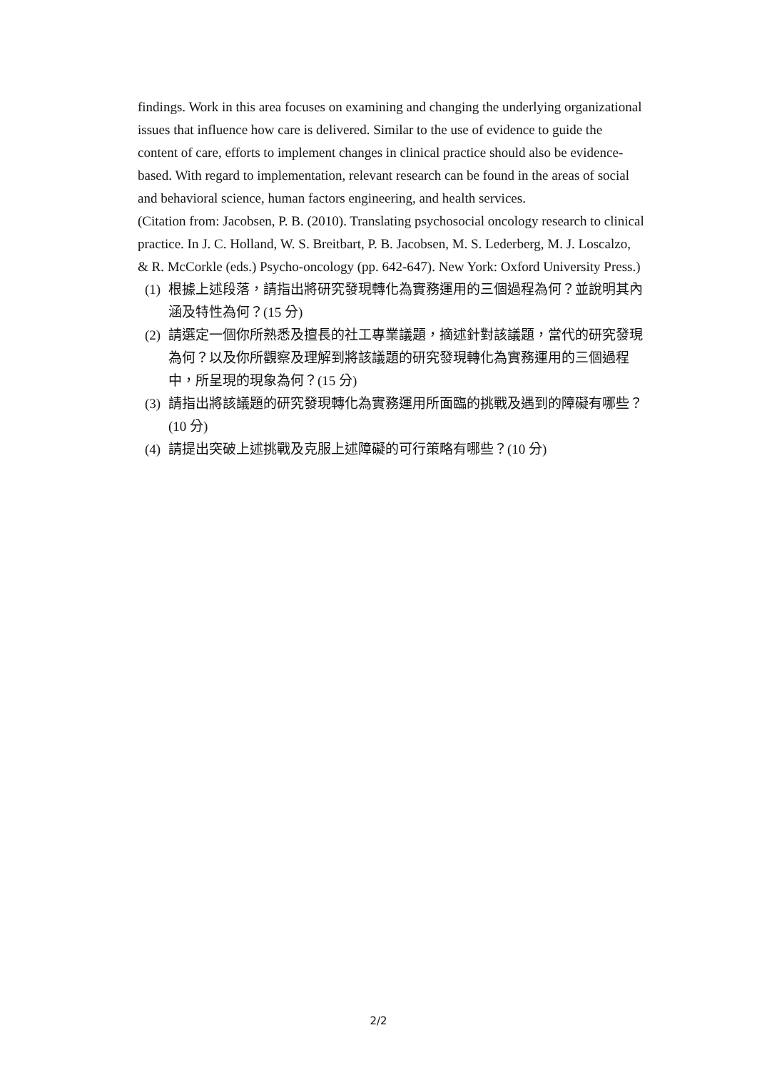findings. Work in this area focuses on examining and changing the underlying organizational issues that influence how care is delivered. Similar to the use of evidence to guide the content of care, efforts to implement changes in clinical practice should also be evidence-based. With regard to implementation, relevant research can be found in the areas of social and behavioral science, human factors engineering, and health services.
(Citation from: Jacobsen, P. B. (2010). Translating psychosocial oncology research to clinical practice. In J. C. Holland, W. S. Breitbart, P. B. Jacobsen, M. S. Lederberg, M. J. Loscalzo, & R. McCorkle (eds.) Psycho-oncology (pp. 642-647). New York: Oxford University Press.)
(1) 根據上述段落，請指出將研究發現轉化為實務運用的三個過程為何？並說明其內涵及特性為何？(15 分)
(2) 請選定一個你所熟悉及擅長的社工專業議題，摘述針對該議題，當代的研究發現為何？以及你所觀察及理解到將該議題的研究發現轉化為實務運用的三個過程中，所呈現的現象為何？(15 分)
(3) 請指出將該議題的研究發現轉化為實務運用所面臨的挑戰及遇到的障礙有哪些？(10 分)
(4) 請提出突破上述挑戰及克服上述障礙的可行策略有哪些？(10 分)
2/2